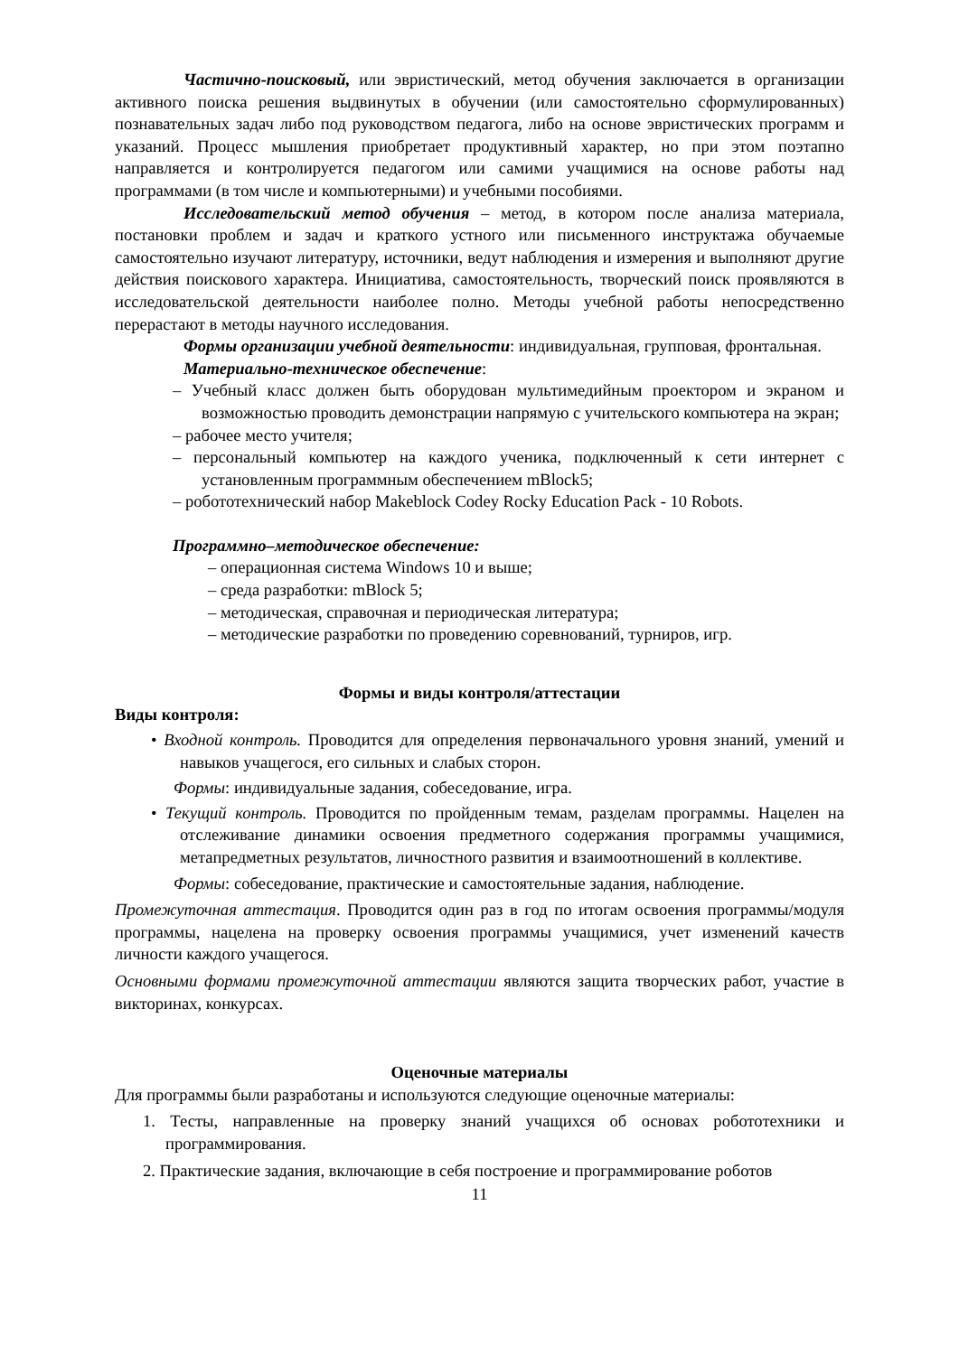Частично-поисковый, или эвристический, метод обучения заключается в организации активного поиска решения выдвинутых в обучении (или самостоятельно сформулированных) познавательных задач либо под руководством педагога, либо на основе эвристических программ и указаний. Процесс мышления приобретает продуктивный характер, но при этом поэтапно направляется и контролируется педагогом или самими учащимися на основе работы над программами (в том числе и компьютерными) и учебными пособиями.
Исследовательский метод обучения – метод, в котором после анализа материала, постановки проблем и задач и краткого устного или письменного инструктажа обучаемые самостоятельно изучают литературу, источники, ведут наблюдения и измерения и выполняют другие действия поискового характера. Инициатива, самостоятельность, творческий поиск проявляются в исследовательской деятельности наиболее полно. Методы учебной работы непосредственно перерастают в методы научного исследования.
Формы организации учебной деятельности: индивидуальная, групповая, фронтальная.
Материально-техническое обеспечение:
– Учебный класс должен быть оборудован мультимедийным проектором и экраном и возможностью проводить демонстрации напрямую с учительского компьютера на экран;
– рабочее место учителя;
– персональный компьютер на каждого ученика, подключенный к сети интернет с установленным программным обеспечением mBlock5;
– робототехнический набор Makeblock Codey Rocky Education Pack - 10 Robots.
Программно–методическое обеспечение:
– операционная система Windows 10 и выше;
– среда разработки: mBlock 5;
– методическая, справочная и периодическая литература;
– методические разработки по проведению соревнований, турниров, игр.
Формы и виды контроля/аттестации
Виды контроля:
• Входной контроль. Проводится для определения первоначального уровня знаний, умений и навыков учащегося, его сильных и слабых сторон.
Формы: индивидуальные задания, собеседование, игра.
• Текущий контроль. Проводится по пройденным темам, разделам программы. Нацелен на отслеживание динамики освоения предметного содержания программы учащимися, метапредметных результатов, личностного развития и взаимоотношений в коллективе.
Формы: собеседование, практические и самостоятельные задания, наблюдение.
Промежуточная аттестация. Проводится один раз в год по итогам освоения программы/модуля программы, нацелена на проверку освоения программы учащимися, учет изменений качеств личности каждого учащегося.
Основными формами промежуточной аттестации являются защита творческих работ, участие в викторинах, конкурсах.
Оценочные материалы
Для программы были разработаны и используются следующие оценочные материалы:
1. Тесты, направленные на проверку знаний учащихся об основах робототехники и программирования.
2. Практические задания, включающие в себя построение и программирование роботов
11